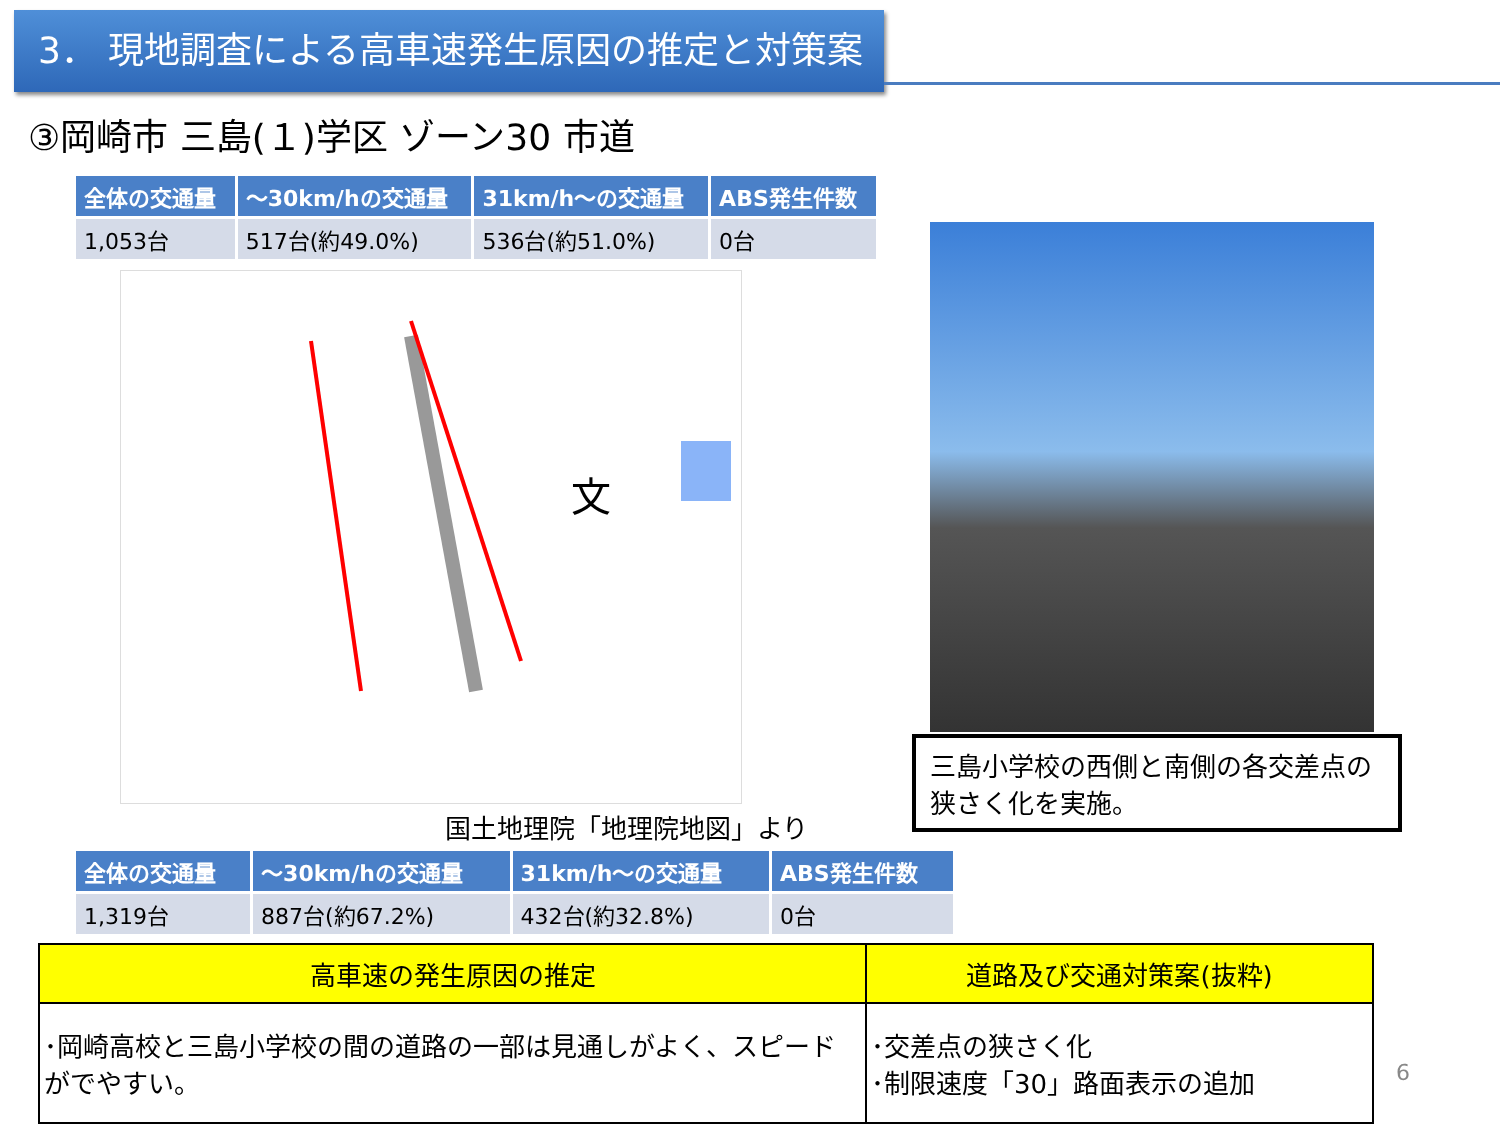3． 現地調査による高車速発生原因の推定と対策案
③岡崎市 三島(１)学区 ゾーン30 市道
| 全体の交通量 | ～30km/hの交通量 | 31km/h～の交通量 | ABS発生件数 |
| --- | --- | --- | --- |
| 1,053台 | 517台(約49.0%) | 536台(約51.0%) | 0台 |
文
三島小学校の西側と南側の各交差点の狭さく化を実施。
国土地理院「地理院地図」より
| 全体の交通量 | ～30km/hの交通量 | 31km/h～の交通量 | ABS発生件数 |
| --- | --- | --- | --- |
| 1,319台 | 887台(約67.2%) | 432台(約32.8%) | 0台 |
| 高車速の発生原因の推定 | 道路及び交通対策案(抜粋) |
| --- | --- |
| ･岡崎高校と三島小学校の間の道路の一部は見通しがよく、スピードがでやすい。 | ･交差点の狭さく化 ･制限速度「30」路面表示の追加 |
6